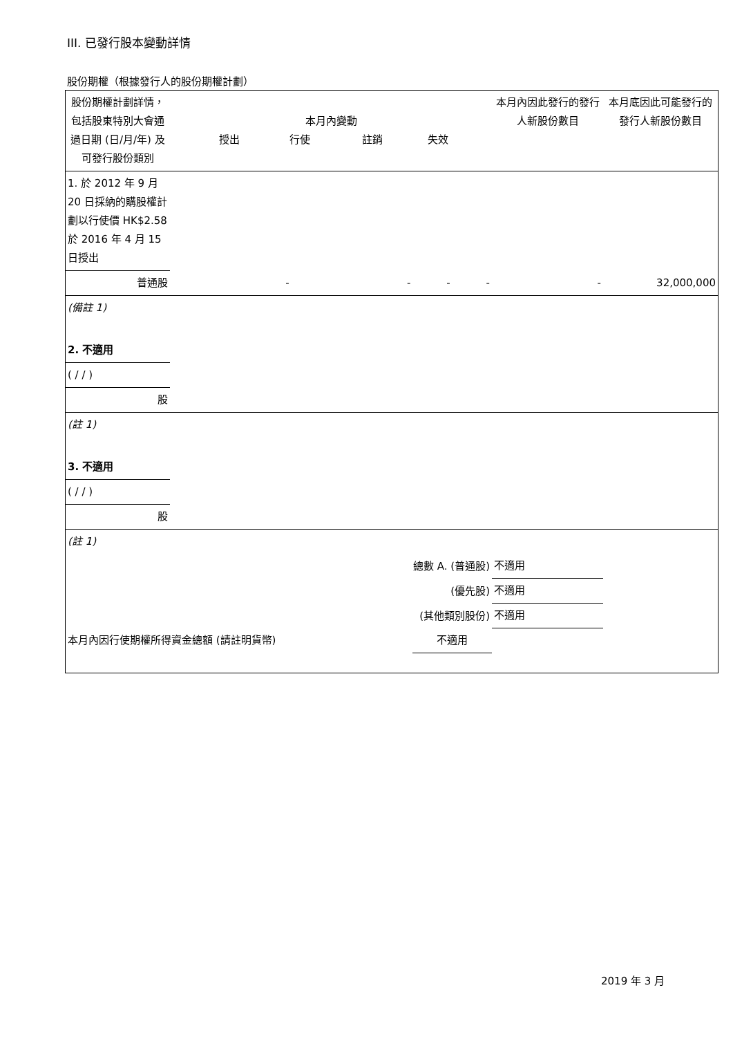III. 已發行股本變動詳情
股份期權（根據發行人的股份期權計劃）
| 股份期權計劃詳情，包括股東特別大會通過日期 (日/月/年) 及可發行股份類別 | 本月內變動 授出 行使 註銷 失效 | | | | 本月內因此發行的發行人新股份數目 | 本月底因此可能發行的發行人新股份數目 |
| 1. 於 2012 年 9 月 20 日採納的購股權計劃以行使價 HK$2.58 於 2016 年 4 月 15 日授出 | | | | | | |
| 普通股 | - | - | - | - | - | 32,000,000 |
| (備註 1) | | | | | | |
| 2. 不適用 | | | | | | |
| ( / / ) | | | | | | |
| 股 | | | | | | |
| (註 1) | | | | | | |
| 3. 不適用 | | | | | | |
| ( / / ) | | | | | | |
| 股 | | | | | | |
| (註 1) | | | | | | |
| 總數 A. (普通股) | | | | | 不適用 | |
| (優先股) | | | | | 不適用 | |
| (其他類別股份) | | | | | 不適用 | |
| 本月內因行使期權所得資金總額 (請註明貨幣) | | | 不適用 | | | |
2019 年 3 月